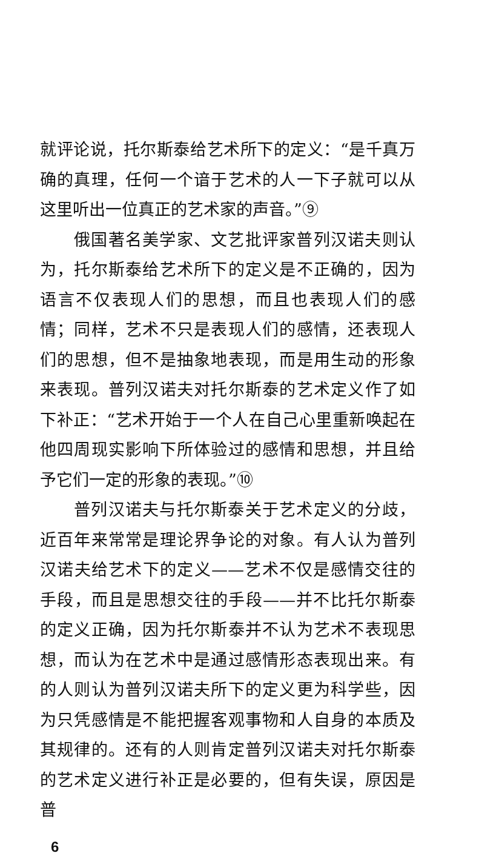就评论说，托尔斯泰给艺术所下的定义：“是千真万确的真理，任何一个谙于艺术的人一下子就可以从这里听出一位真正的艺术家的声音。”⑨
俄国著名美学家、文艺批评家普列汉诺夫则认为，托尔斯泰给艺术所下的定义是不正确的，因为语言不仅表现人们的思想，而且也表现人们的感情；同样，艺术不只是表现人们的感情，还表现人们的思想，但不是抽象地表现，而是用生动的形象来表现。普列汉诺夫对托尔斯泰的艺术定义作了如下补正：“艺术开始于一个人在自己心里重新唤起在他四周现实影响下所体验过的感情和思想，并且给予它们一定的形象的表现。”⑩
普列汉诺夫与托尔斯泰关于艺术定义的分歧，近百年来常常是理论界争论的对象。有人认为普列汉诺夫给艺术下的定义——艺术不仅是感情交往的手段，而且是思想交往的手段——并不比托尔斯泰的定义正确，因为托尔斯泰并不认为艺术不表现思想，而认为在艺术中是通过感情形态表现出来。有的人则认为普列汉诺夫所下的定义更为科学些，因为只凭感情是不能把握客观事物和人自身的本质及其规律的。还有的人则肯定普列汉诺夫对托尔斯泰的艺术定义进行补正是必要的，但有失误，原因是普
6